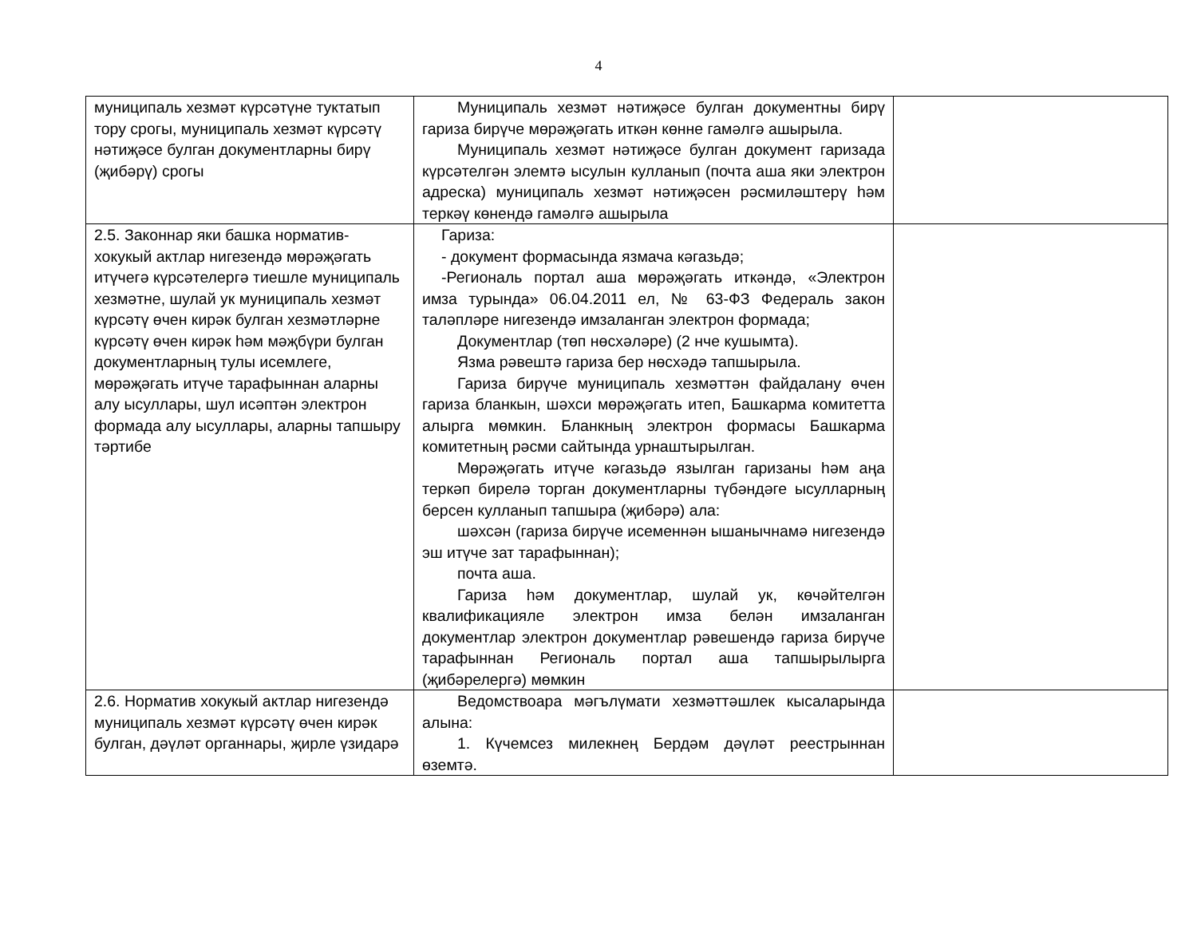4
| муниципаль хезмәт күрсәтүне туктатып тору срогы, муниципаль хезмәт күрсәтү нәтиҗәсе булган документларны бирү (җибәрү) срогы | Муниципаль хезмәт нәтиҗәсе булган документны бирү гариза бирүче мөрәҗәгать иткән көнне гамәлгә ашырыла. Муниципаль хезмәт нәтиҗәсе булган документ гаризада күрсәтелгән элемтә ысулын кулланып (почта аша яки электрон адреска) муниципаль хезмәт нәтиҗәсен рәсмиләштерү һәм теркәү көнендә гамәлгә ашырыла | |
| 2.5. Законнар яки башка норматив-хокукый актлар нигезендә мөрәҗәгать итүчегә күрсәтелергә тиешле муниципаль хезмәтне, шулай ук муниципаль хезмәт күрсәтү өчен кирәк булган хезмәтләрне күрсәтү өчен кирәк һәм мәҗбүри булган документларның тулы исемлеге, мөрәҗәгать итүче тарафыннан аларны алу ысуллары, шул исәптән электрон формада алу ысуллары, аларны тапшыру тәртибе | Гариза: - документ формасында язмача кәгазьдә; -Региональ портал аша мөрәҗәгать иткәндә, «Электрон имза турында» 06.04.2011 ел, № 63-ФЗ Федераль закон таләпләре нигезендә имзаланган электрон формада; Документлар (төп нөсхәләре) (2 нче кушымта). Язма рәвештә гариза бер нөсхәдә тапшырыла. Гариза бирүче муниципаль хезмәттән файдалану өчен гариза бланкын, шәхси мөрәҗәгать итеп, Башкарма комитетта алырга мөмкин. Бланкның электрон формасы Башкарма комитетның рәсми сайтында урнаштырылган. Мөрәҗәгать итүче кәгазьдә язылган гаризаны һәм аңа теркәп бирелә торган документларны түбәндәге ысулларның берсен кулланып тапшыра (җибәрә) ала: шәхсән (гариза бирүче исеменнән ышанычнамә нигезендә эш итүче зат тарафыннан); почта аша. Гариза һәм документлар, шулай ук, көчәйтелгән квалификацияле электрон имза белән имзаланган документлар электрон документлар рәвешендә гариза бирүче тарафыннан Региональ портал аша тапшырылырга (җибәрелергә) мөмкин | |
| 2.6. Норматив хокукый актлар нигезендә муниципаль хезмәт күрсәтү өчен кирәк булган, дәүләт органнары, җирле үзидарә | Ведомствоара мәгълүмати хезмәттәшлек кысаларында алына: 1. Күчемсез милекнең Бердәм дәүләт реестрыннан өземтә. | |